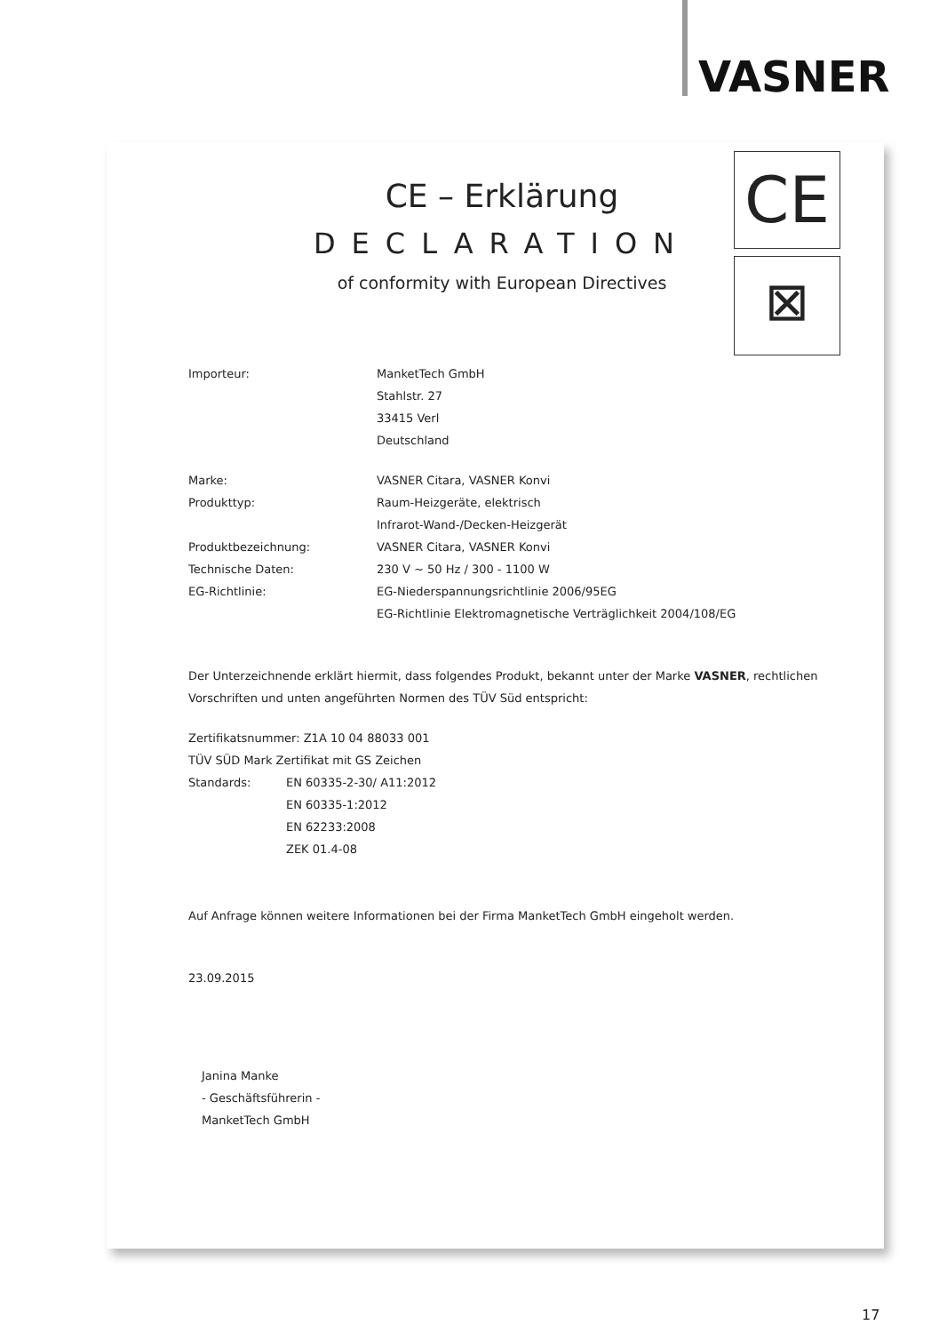VASNER
CE – Erklärung
DECLARATION
of conformity with European Directives
CE
⊠
Importeur: ManketTech GmbH
Stahlstr. 27
33415 Verl
Deutschland
Marke: VASNER Citara, VASNER Konvi
Produkttyp: Raum-Heizgeräte, elektrisch
Infrarot-Wand-/Decken-Heizgerät
Produktbezeichnung: VASNER Citara, VASNER Konvi
Technische Daten: 230 V ~ 50 Hz / 300 - 1100 W
EG-Richtlinie: EG-Niederspannungsrichtlinie 2006/95EG
EG-Richtlinie Elektromagnetische Verträglichkeit 2004/108/EG
Der Unterzeichnende erklärt hiermit, dass folgendes Produkt, bekannt unter der Marke VASNER, rechtlichen Vorschriften und unten angeführten Normen des TÜV Süd entspricht:
Zertifikatsnummer: Z1A 10 04 88033 001
TÜV SÜD Mark Zertifikat mit GS Zeichen
Standards: EN 60335-2-30/ A11:2012
EN 60335-1:2012
EN 62233:2008
ZEK 01.4-08
Auf Anfrage können weitere Informationen bei der Firma ManketTech GmbH eingeholt werden.
23.09.2015
Janina Manke
- Geschäftsführerin -
ManketTech GmbH
17